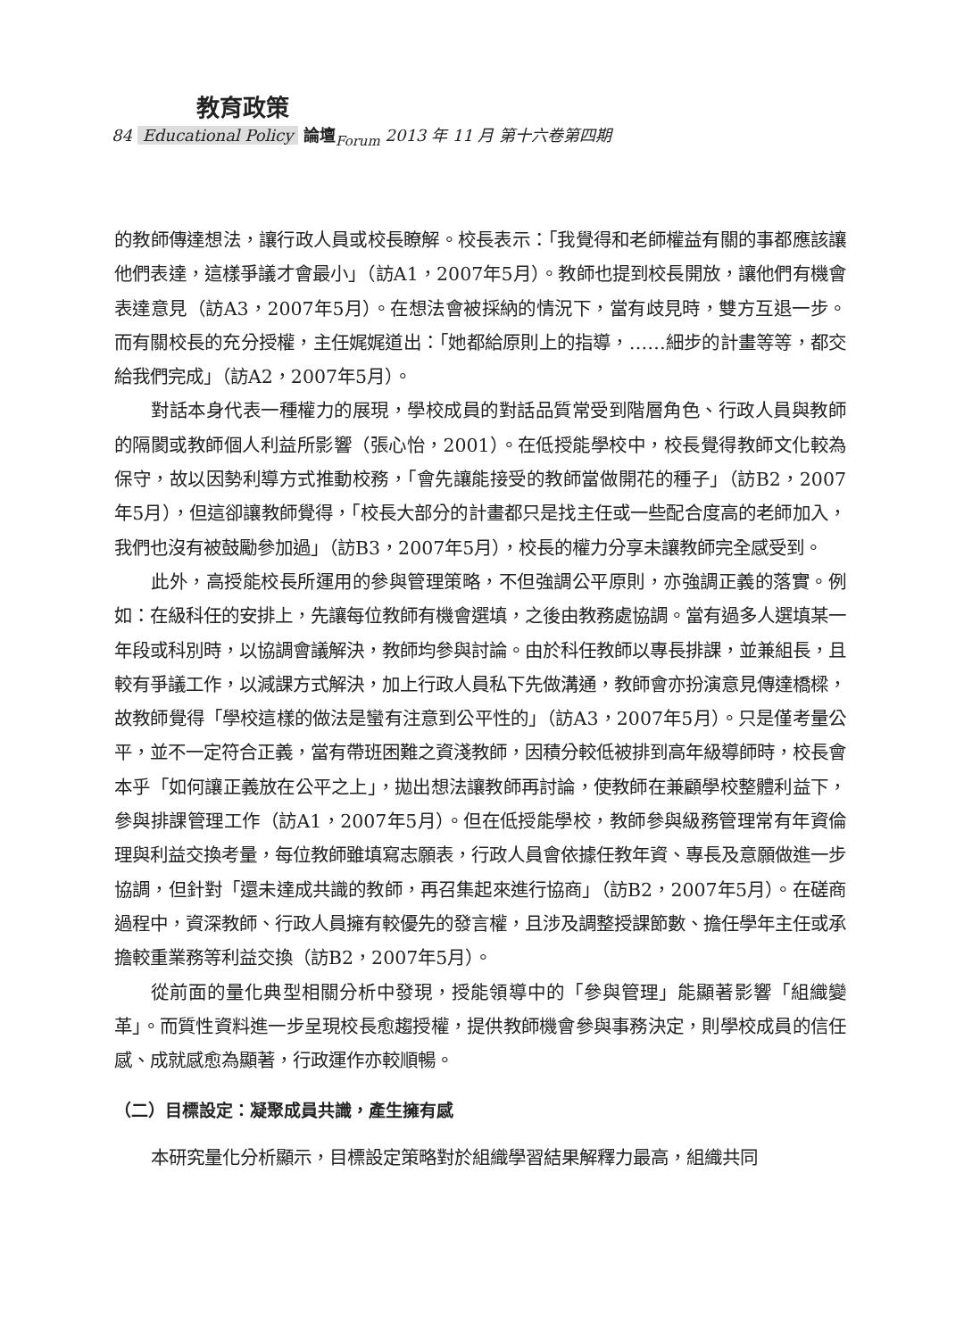教育政策
84 Educational Policy 論壇<sub>Forum</sub> 2013 年 11 月 第十六卷第四期
的教師傳達想法，讓行政人員或校長瞭解。校長表示：「我覺得和老師權益有關的事都應該讓他們表達，這樣爭議才會最小」（訪A1，2007年5月）。教師也提到校長開放，讓他們有機會表達意見（訪A3，2007年5月）。在想法會被採納的情況下，當有歧見時，雙方互退一步。而有關校長的充分授權，主任娓娓道出：「她都給原則上的指導，……細步的計畫等等，都交給我們完成」（訪A2，2007年5月）。
對話本身代表一種權力的展現，學校成員的對話品質常受到階層角色、行政人員與教師的隔閡或教師個人利益所影響（張心怡，2001）。在低授能學校中，校長覺得教師文化較為保守，故以因勢利導方式推動校務，「會先讓能接受的教師當做開花的種子」（訪B2，2007年5月），但這卻讓教師覺得，「校長大部分的計畫都只是找主任或一些配合度高的老師加入，我們也沒有被鼓勵參加過」（訪B3，2007年5月），校長的權力分享未讓教師完全感受到。
此外，高授能校長所運用的參與管理策略，不但強調公平原則，亦強調正義的落實。例如：在級科任的安排上，先讓每位教師有機會選填，之後由教務處協調。當有過多人選填某一年段或科別時，以協調會議解決，教師均參與討論。由於科任教師以專長排課，並兼組長，且較有爭議工作，以減課方式解決，加上行政人員私下先做溝通，教師會亦扮演意見傳達橋樑，故教師覺得「學校這樣的做法是蠻有注意到公平性的」（訪A3，2007年5月）。只是僅考量公平，並不一定符合正義，當有帶班困難之資淺教師，因積分較低被排到高年級導師時，校長會本乎「如何讓正義放在公平之上」，拋出想法讓教師再討論，使教師在兼顧學校整體利益下，參與排課管理工作（訪A1，2007年5月）。但在低授能學校，教師參與級務管理常有年資倫理與利益交換考量，每位教師雖填寫志願表，行政人員會依據任教年資、專長及意願做進一步協調，但針對「還未達成共識的教師，再召集起來進行協商」（訪B2，2007年5月）。在磋商過程中，資深教師、行政人員擁有較優先的發言權，且涉及調整授課節數、擔任學年主任或承擔較重業務等利益交換（訪B2，2007年5月）。
從前面的量化典型相關分析中發現，授能領導中的「參與管理」能顯著影響「組織變革」。而質性資料進一步呈現校長愈趨授權，提供教師機會參與事務決定，則學校成員的信任感、成就感愈為顯著，行政運作亦較順暢。
（二）目標設定：凝聚成員共識，產生擁有感
本研究量化分析顯示，目標設定策略對於組織學習結果解釋力最高，組織共同